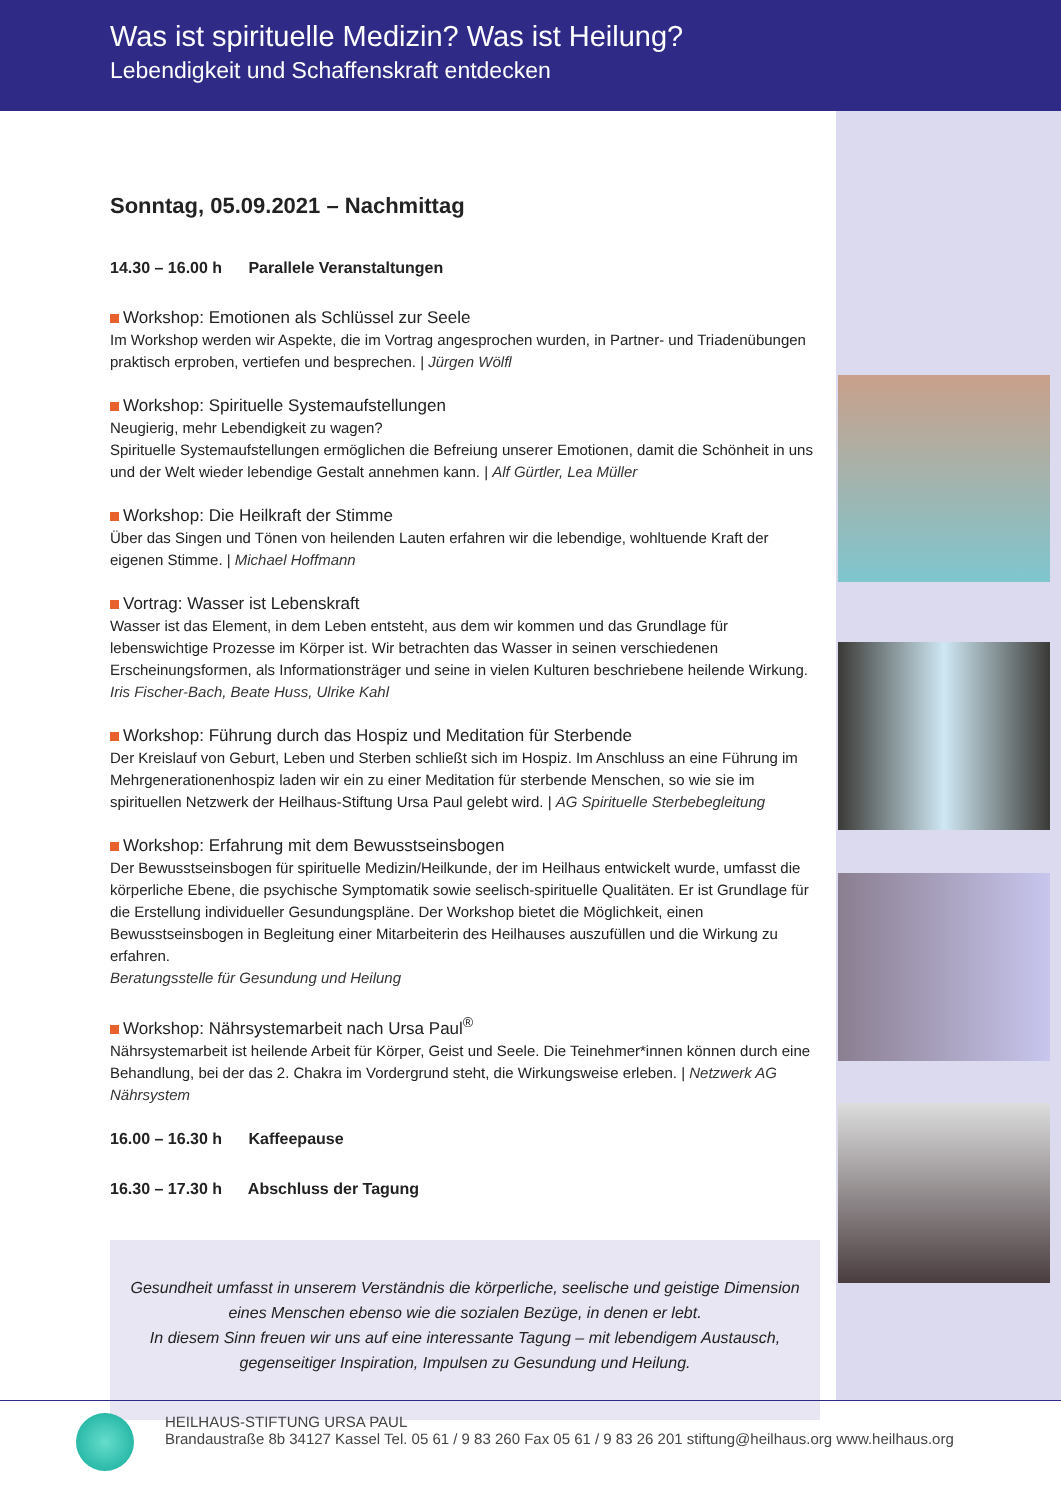Was ist spirituelle Medizin? Was ist Heilung?
Lebendigkeit und Schaffenskraft entdecken
Sonntag, 05.09.2021 – Nachmittag
14.30 – 16.00 h Parallele Veranstaltungen
Workshop: Emotionen als Schlüssel zur Seele
Im Workshop werden wir Aspekte, die im Vortrag angesprochen wurden, in Partner- und Triadenübungen praktisch erproben, vertiefen und besprechen. | Jürgen Wölfl
Workshop: Spirituelle Systemaufstellungen
Neugierig, mehr Lebendigkeit zu wagen?
Spirituelle Systemaufstellungen ermöglichen die Befreiung unserer Emotionen, damit die Schönheit in uns und der Welt wieder lebendige Gestalt annehmen kann. | Alf Gürtler, Lea Müller
Workshop: Die Heilkraft der Stimme
Über das Singen und Tönen von heilenden Lauten erfahren wir die lebendige, wohltuende Kraft der eigenen Stimme. | Michael Hoffmann
Vortrag: Wasser ist Lebenskraft
Wasser ist das Element, in dem Leben entsteht, aus dem wir kommen und das Grundlage für lebenswichtige Prozesse im Körper ist. Wir betrachten das Wasser in seinen verschiedenen Erscheinungsformen, als Informationsträger und seine in vielen Kulturen beschriebene heilende Wirkung.
Iris Fischer-Bach, Beate Huss, Ulrike Kahl
Workshop: Führung durch das Hospiz und Meditation für Sterbende
Der Kreislauf von Geburt, Leben und Sterben schließt sich im Hospiz. Im Anschluss an eine Führung im Mehrgenerationenhospiz laden wir ein zu einer Meditation für sterbende Menschen, so wie sie im spirituellen Netzwerk der Heilhaus-Stiftung Ursa Paul gelebt wird. | AG Spirituelle Sterbebegleitung
Workshop: Erfahrung mit dem Bewusstseinsbogen
Der Bewusstseinsbogen für spirituelle Medizin/Heilkunde, der im Heilhaus entwickelt wurde, umfasst die körperliche Ebene, die psychische Symptomatik sowie seelisch-spirituelle Qualitäten. Er ist Grundlage für die Erstellung individueller Gesundungspläne. Der Workshop bietet die Möglichkeit, einen Bewusstseinsbogen in Begleitung einer Mitarbeiterin des Heilhauses auszufüllen und die Wirkung zu erfahren.
Beratungsstelle für Gesundung und Heilung
Workshop: Nährsystemarbeit nach Ursa Paul<sup>®</sup>
Nährsystemarbeit ist heilende Arbeit für Körper, Geist und Seele. Die Teinehmer*innen können durch eine Behandlung, bei der das 2. Chakra im Vordergrund steht, die Wirkungsweise erleben. | Netzwerk AG Nährsystem
16.00 – 16.30 h Kaffeepause
16.30 – 17.30 h Abschluss der Tagung
Gesundheit umfasst in unserem Verständnis die körperliche, seelische und geistige Dimension eines Menschen ebenso wie die sozialen Bezüge, in denen er lebt.
In diesem Sinn freuen wir uns auf eine interessante Tagung – mit lebendigem Austausch, gegenseitiger Inspiration, Impulsen zu Gesundung und Heilung.
HEILHAUS-STIFTUNG URSA PAUL
Brandaustraße 8b 34127 Kassel Tel. 05 61 / 9 83 260 Fax 05 61 / 9 83 26 201 stiftung@heilhaus.org www.heilhaus.org